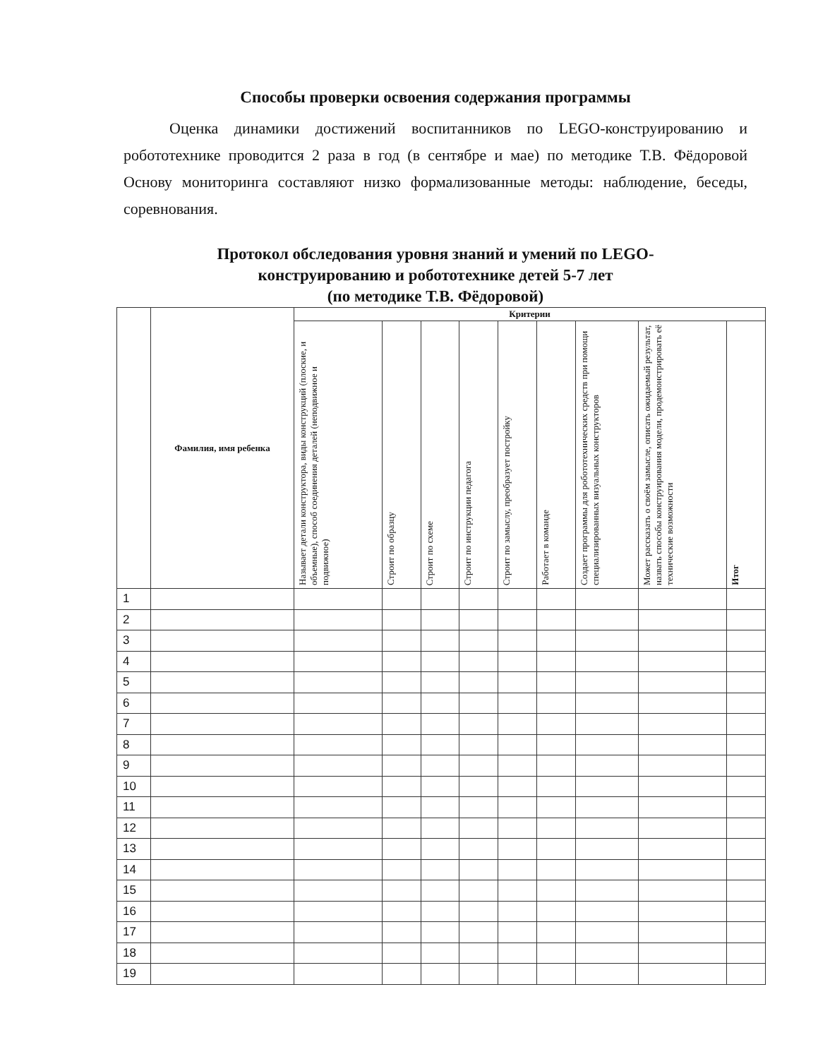Способы проверки освоения содержания программы
Оценка динамики достижений воспитанников по LEGO-конструированию и робототехнике проводится 2 раза в год (в сентябре и мае) по методике Т.В. Фёдоровой Основу мониторинга составляют низко формализованные методы: наблюдение, беседы, соревнования.
Протокол обследования уровня знаний и умений по LEGO-
конструированию и робототехнике детей 5-7 лет
(по методике Т.В. Фёдоровой)
| | Фамилия, имя ребенка | Критерии | | | | | | | | |
| --- | --- | --- | --- | --- | --- | --- | --- | --- | --- | --- |
| | | Называет детали конструктора, виды конструкций (плоские, и объемные), способ соединения деталей (неподвижное и подвижное) | Строит по образцу | Строит по схеме | Строит по инструкции педагога | Строит по замыслу, преобразует постройку | Работает в команде | Создает программы для робототехнических средств при помощи специализированных визуальных конструкторов | Может рассказать о своём замысле, описать ожидаемый результат, назвать способы конструирования модели, продемонстрировать её технические возможности | Итог |
| 1 | | | | | | | | | | |
| 2 | | | | | | | | | | |
| 3 | | | | | | | | | | |
| 4 | | | | | | | | | | |
| 5 | | | | | | | | | | |
| 6 | | | | | | | | | | |
| 7 | | | | | | | | | | |
| 8 | | | | | | | | | | |
| 9 | | | | | | | | | | |
| 10 | | | | | | | | | | |
| 11 | | | | | | | | | | |
| 12 | | | | | | | | | | |
| 13 | | | | | | | | | | |
| 14 | | | | | | | | | | |
| 15 | | | | | | | | | | |
| 16 | | | | | | | | | | |
| 17 | | | | | | | | | | |
| 18 | | | | | | | | | | |
| 19 | | | | | | | | | | |